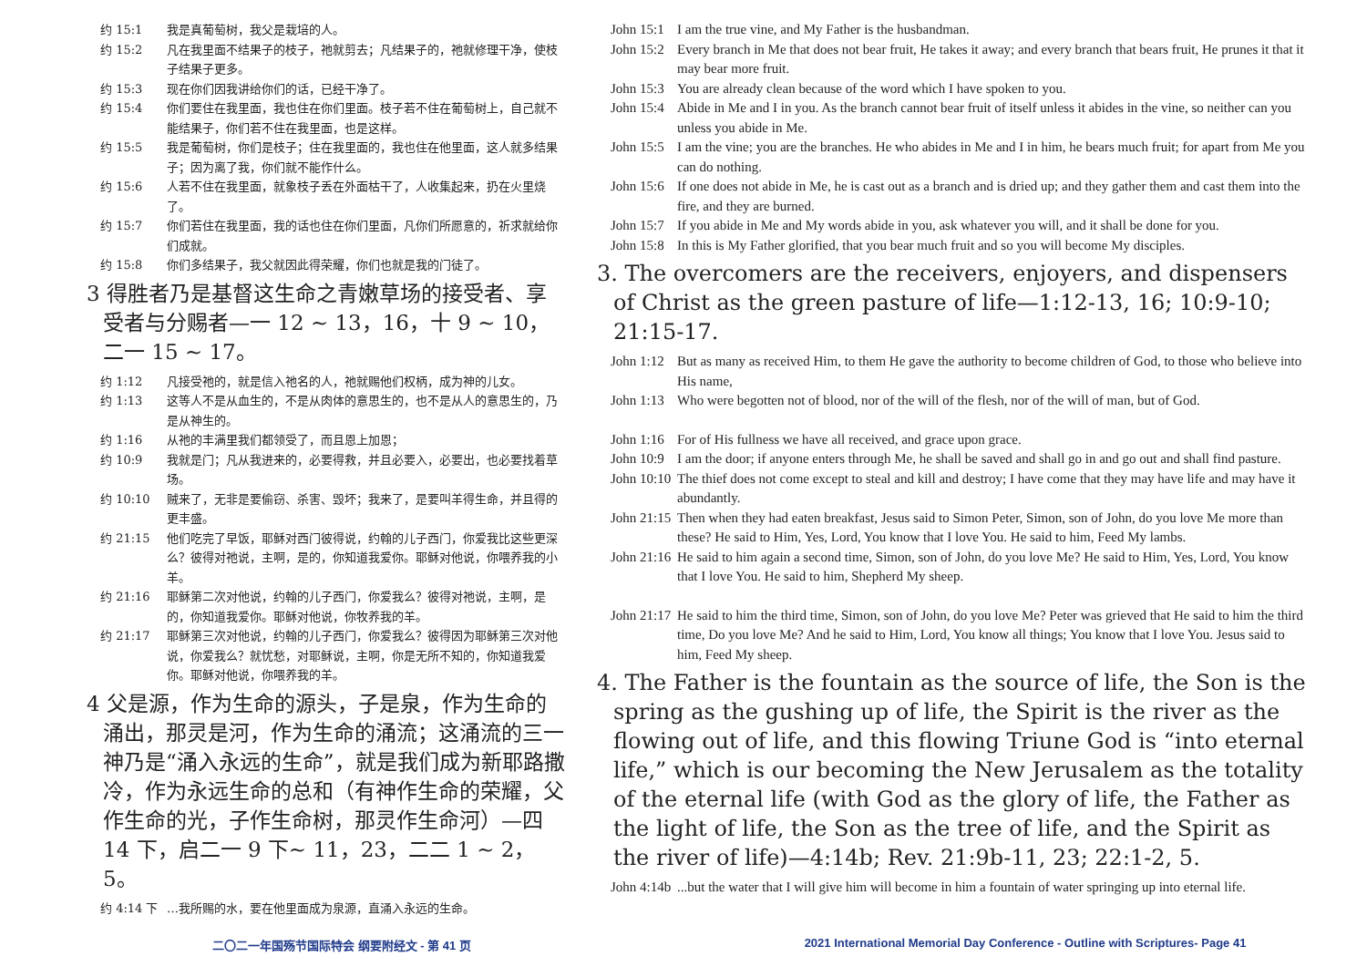约 15:1 我是真葡萄树，我父是栽培的人。
约 15:2 凡在我里面不结果子的枝子，祂就剪去；凡结果子的，祂就修理干净，使枝子结果子更多。
约 15:3 现在你们因我讲给你们的话，已经干净了。
约 15:4 你们要住在我里面，我也住在你们里面。枝子若不住在葡萄树上，自己就不能结果子，你们若不住在我里面，也是这样。
约 15:5 我是葡萄树，你们是枝子；住在我里面的，我也住在他里面，这人就多结果子；因为离了我，你们就不能作什么。
约 15:6 人若不住在我里面，就象枝子丢在外面枯干了，人收集起来，扔在火里烧了。
约 15:7 你们若住在我里面，我的话也住在你们里面，凡你们所愿意的，祈求就给你们成就。
约 15:8 你们多结果子，我父就因此得荣耀，你们也就是我的门徒了。
3 得胜者乃是基督这生命之青嫩草场的接受者、享受者与分赐者—一 12 ~ 13，16，十 9 ~ 10，二一 15 ~ 17。
约 1:12 凡接受祂的，就是信入祂名的人，祂就赐他们权柄，成为神的儿女。
约 1:13 这等人不是从血生的，不是从肉体的意思生的，也不是从人的意思生的，乃是从神生的。
约 1:16 从祂的丰满里我们都领受了，而且恩上加恩；
约 10:9 我就是门；凡从我进来的，必要得救，并且必要入，必要出，也必要找着草场。
约 10:10 贼来了，无非是要偷窃、杀害、毁坏；我来了，是要叫羊得生命，并且得的更丰盛。
约 21:15 他们吃完了早饭，耶稣对西门彼得说，约翰的儿子西门，你爱我比这些更深么？彼得对祂说，主啊，是的，你知道我爱你。耶稣对他说，你喂养我的小羊。
约 21:16 耶稣第二次对他说，约翰的儿子西门，你爱我么？彼得对祂说，主啊，是的，你知道我爱你。耶稣对他说，你牧养我的羊。
约 21:17 耶稣第三次对他说，约翰的儿子西门，你爱我么？彼得因为耶稣第三次对他说，你爱我么？就忧愁，对耶稣说，主啊，你是无所不知的，你知道我爱你。耶稣对他说，你喂养我的羊。
4 父是源，作为生命的源头，子是泉，作为生命的涌出，那灵是河，作为生命的涌流；这涌流的三一神乃是“涌入永远的生命”，就是我们成为新耶路撒冷，作为永远生命的总和（有神作生命的荣耀，父作生命的光，子作生命树，那灵作生命河）—四 14 下，启二一 9 下~ 11，23，二二 1 ~ 2，5。
约 4:14 下 …我所赐的水，要在他里面成为泉源，直涌入永远的生命。
John 15:1 I am the true vine, and My Father is the husbandman.
John 15:2 Every branch in Me that does not bear fruit, He takes it away; and every branch that bears fruit, He prunes it that it may bear more fruit.
John 15:3 You are already clean because of the word which I have spoken to you.
John 15:4 Abide in Me and I in you. As the branch cannot bear fruit of itself unless it abides in the vine, so neither can you unless you abide in Me.
John 15:5 I am the vine; you are the branches. He who abides in Me and I in him, he bears much fruit; for apart from Me you can do nothing.
John 15:6 If one does not abide in Me, he is cast out as a branch and is dried up; and they gather them and cast them into the fire, and they are burned.
John 15:7 If you abide in Me and My words abide in you, ask whatever you will, and it shall be done for you.
John 15:8 In this is My Father glorified, that you bear much fruit and so you will become My disciples.
3. The overcomers are the receivers, enjoyers, and dispensers of Christ as the green pasture of life—1:12-13, 16; 10:9-10; 21:15-17.
John 1:12 But as many as received Him, to them He gave the authority to become children of God, to those who believe into His name,
John 1:13 Who were begotten not of blood, nor of the will of the flesh, nor of the will of man, but of God.
John 1:16 For of His fullness we have all received, and grace upon grace.
John 10:9 I am the door; if anyone enters through Me, he shall be saved and shall go in and go out and shall find pasture.
John 10:10 The thief does not come except to steal and kill and destroy; I have come that they may have life and may have it abundantly.
John 21:15 Then when they had eaten breakfast, Jesus said to Simon Peter, Simon, son of John, do you love Me more than these? He said to Him, Yes, Lord, You know that I love You. He said to him, Feed My lambs.
John 21:16 He said to him again a second time, Simon, son of John, do you love Me? He said to Him, Yes, Lord, You know that I love You. He said to him, Shepherd My sheep.
John 21:17 He said to him the third time, Simon, son of John, do you love Me? Peter was grieved that He said to him the third time, Do you love Me? And he said to Him, Lord, You know all things; You know that I love You. Jesus said to him, Feed My sheep.
4. The Father is the fountain as the source of life, the Son is the spring as the gushing up of life, the Spirit is the river as the flowing out of life, and this flowing Triune God is “into eternal life,” which is our becoming the New Jerusalem as the totality of the eternal life (with God as the glory of life, the Father as the light of life, the Son as the tree of life, and the Spirit as the river of life)—4:14b; Rev. 21:9b-11, 23; 22:1-2, 5.
John 4:14b...but the water that I will give him will become in him a fountain of water springing up into eternal life.
二〇二一年国殇节国际特会 纲要附经文 - 第 41 页 2021 International Memorial Day Conference - Outline with Scriptures- Page 41